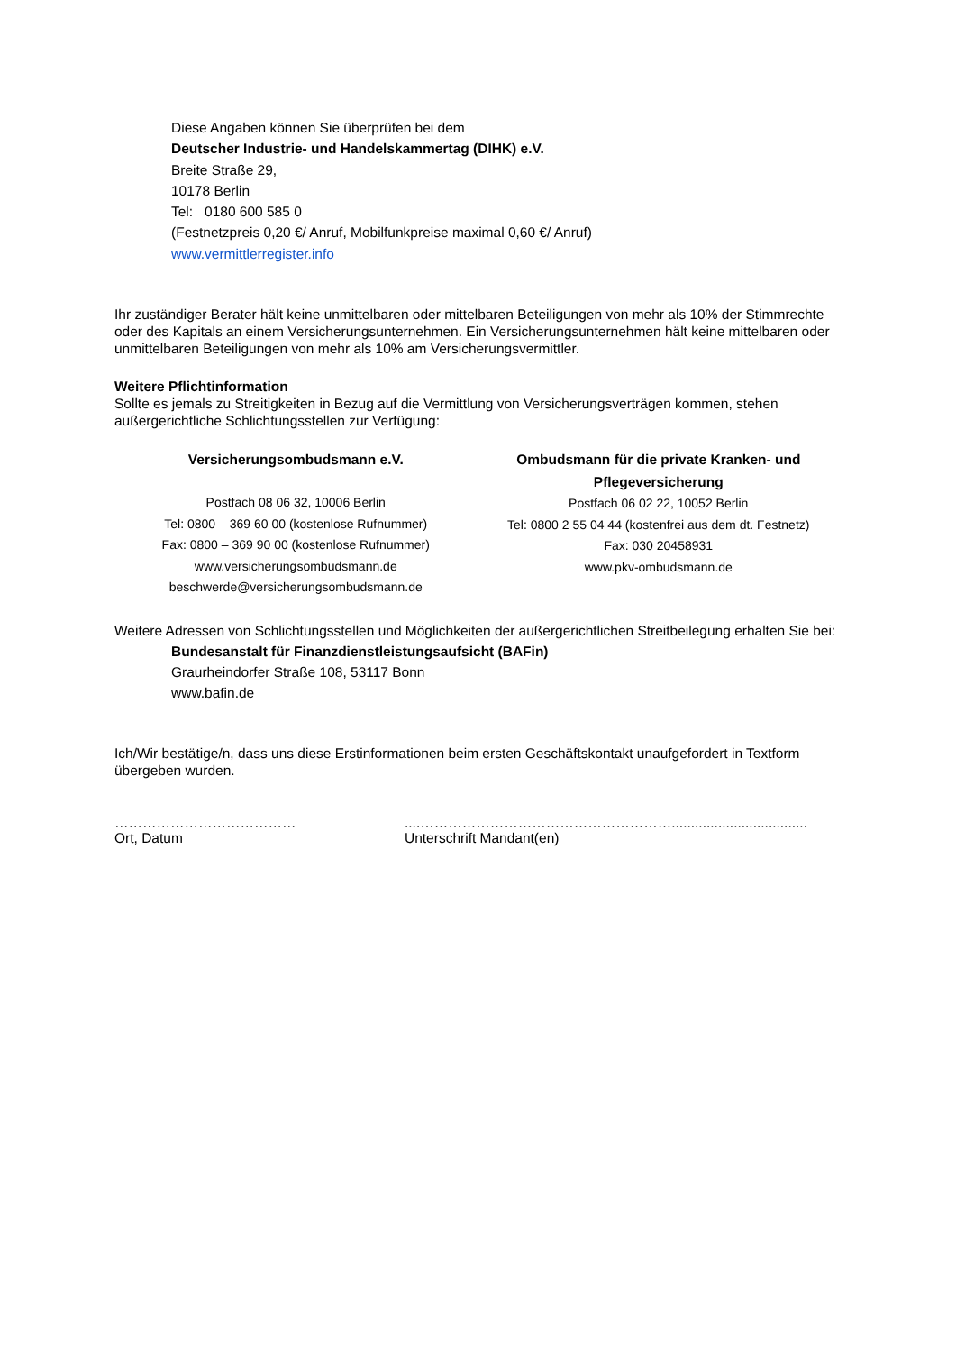Diese Angaben können Sie überprüfen bei dem
Deutscher Industrie- und Handelskammertag (DIHK) e.V.
Breite Straße 29,
10178 Berlin
Tel: 0180 600 585 0
(Festnetzpreis 0,20 €/ Anruf, Mobilfunkpreise maximal 0,60 €/ Anruf)
www.vermittlerregister.info
Ihr zuständiger Berater hält keine unmittelbaren oder mittelbaren Beteiligungen von mehr als 10% der Stimmrechte oder des Kapitals an einem Versicherungsunternehmen. Ein Versicherungsunternehmen hält keine mittelbaren oder unmittelbaren Beteiligungen von mehr als 10% am Versicherungsvermittler.
Weitere Pflichtinformation
Sollte es jemals zu Streitigkeiten in Bezug auf die Vermittlung von Versicherungsverträgen kommen, stehen außergerichtliche Schlichtungsstellen zur Verfügung:
Versicherungsombudsmann e.V.
Postfach 08 06 32, 10006 Berlin
Tel: 0800 – 369 60 00 (kostenlose Rufnummer)
Fax: 0800 – 369 90 00 (kostenlose Rufnummer)
www.versicherungsombudsmann.de
beschwerde@versicherungsombudsmann.de
Ombudsmann für die private Kranken- und Pflegeversicherung
Postfach 06 02 22, 10052 Berlin
Tel: 0800 2 55 04 44 (kostenfrei aus dem dt. Festnetz)
Fax: 030 20458931
www.pkv-ombudsmann.de
Weitere Adressen von Schlichtungsstellen und Möglichkeiten der außergerichtlichen Streitbeilegung erhalten Sie bei:
Bundesanstalt für Finanzdienstleistungsaufsicht (BAFin)
Graurheindorfer Straße 108, 53117 Bonn
www.bafin.de
Ich/Wir bestätige/n, dass uns diese Erstinformationen beim ersten Geschäftskontakt unaufgefordert in Textform übergeben wurden.
…………………………………
Ort, Datum
....………………………………………………...................................
Unterschrift Mandant(en)